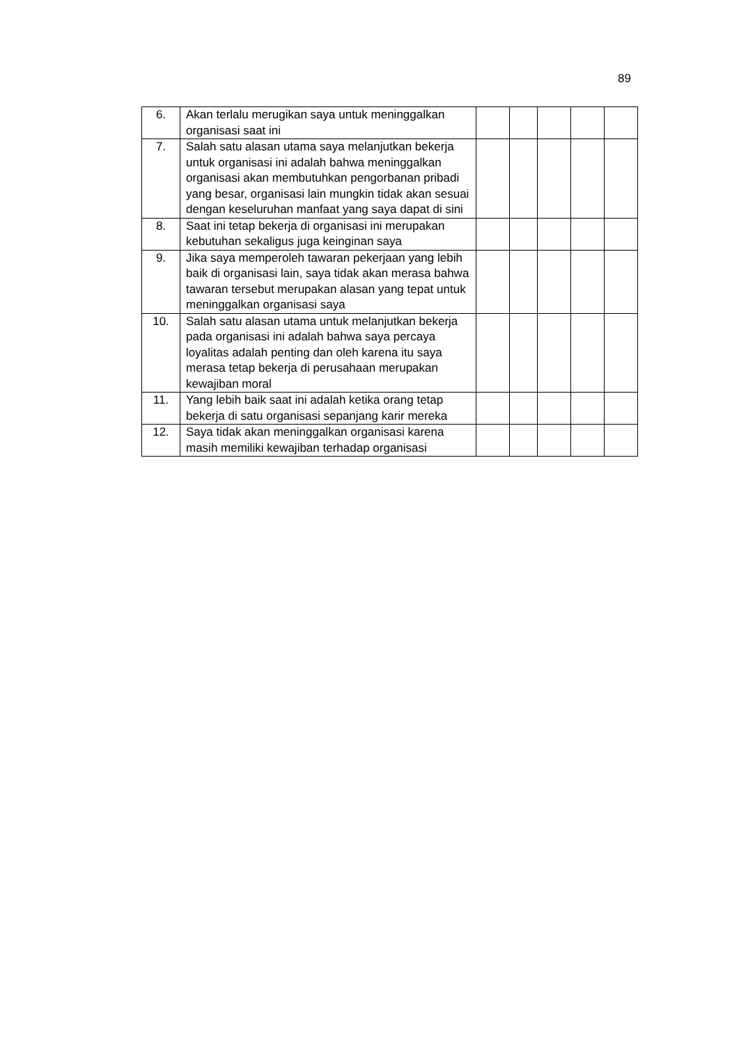89
| 6. | Akan terlalu merugikan saya untuk meninggalkan organisasi saat ini | | | | | |
| 7. | Salah satu alasan utama saya melanjutkan bekerja untuk organisasi ini adalah bahwa meninggalkan organisasi akan membutuhkan pengorbanan pribadi yang besar, organisasi lain mungkin tidak akan sesuai dengan keseluruhan manfaat yang saya dapat di sini | | | | | |
| 8. | Saat ini tetap bekerja di organisasi ini merupakan kebutuhan sekaligus juga keinginan saya | | | | | |
| 9. | Jika saya memperoleh tawaran pekerjaan yang lebih baik di organisasi lain, saya tidak akan merasa bahwa tawaran tersebut merupakan alasan yang tepat untuk meninggalkan organisasi saya | | | | | |
| 10. | Salah satu alasan utama untuk melanjutkan bekerja pada organisasi ini adalah bahwa saya percaya loyalitas adalah penting dan oleh karena itu saya merasa tetap bekerja di perusahaan merupakan kewajiban moral | | | | | |
| 11. | Yang lebih baik saat ini adalah ketika orang tetap bekerja di satu organisasi sepanjang karir mereka | | | | | |
| 12. | Saya tidak akan meninggalkan organisasi karena masih memiliki kewajiban terhadap organisasi | | | | | |